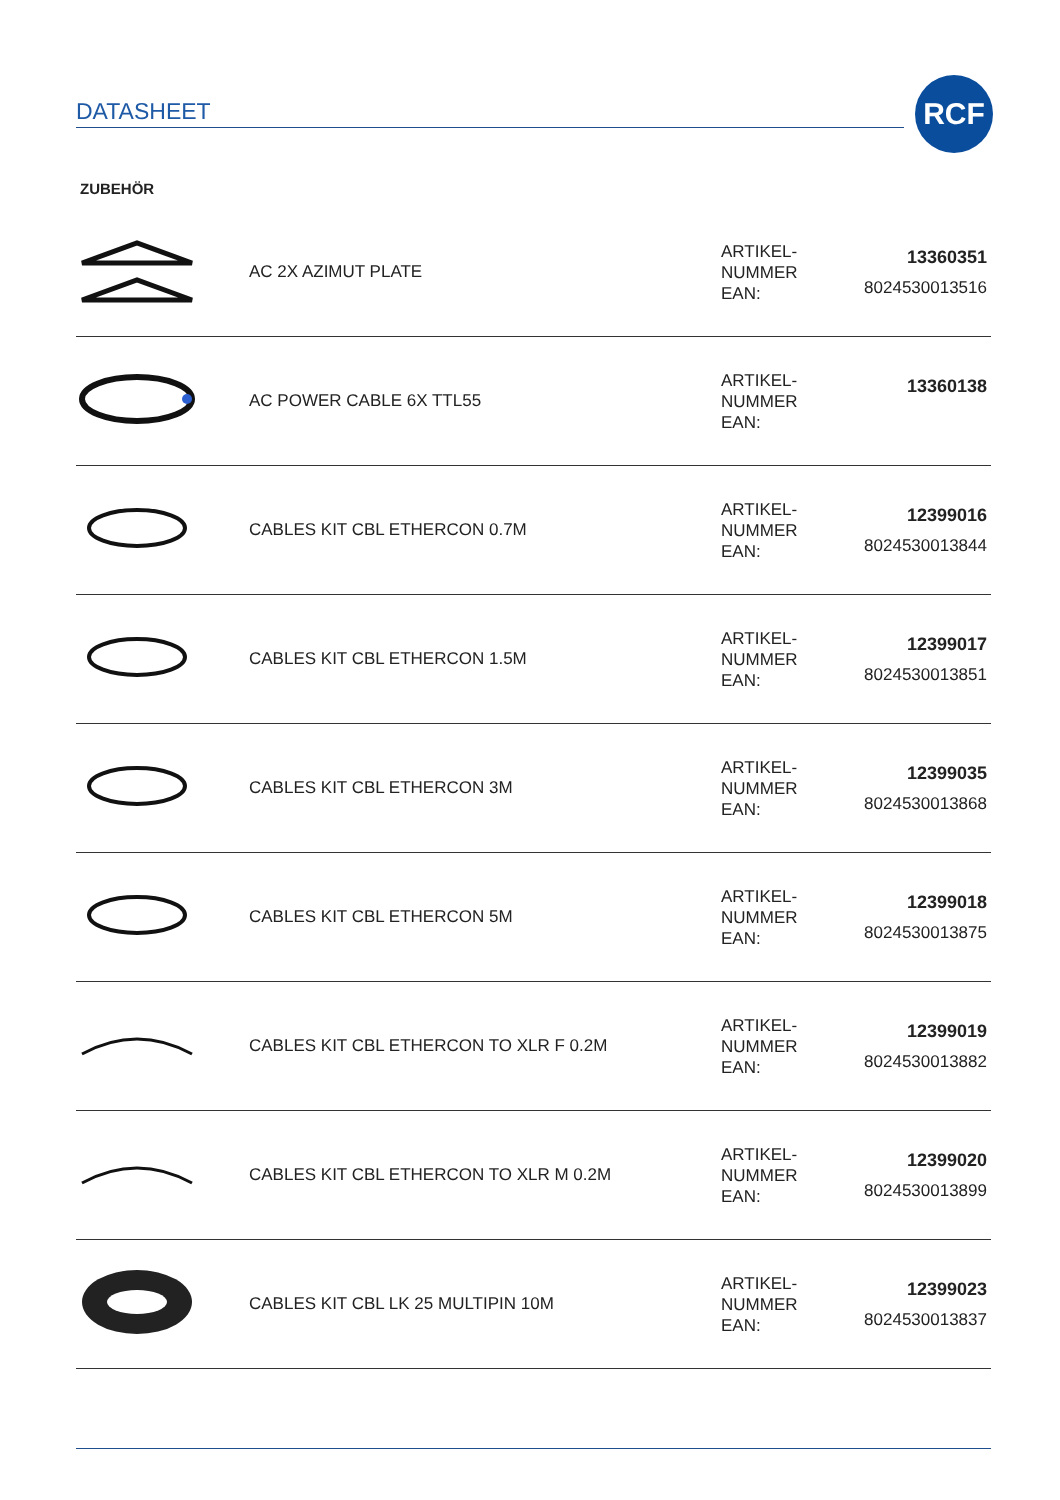DATASHEET
RCF
ZUBEHÖR
| | AC 2X AZIMUT PLATE | ARTIKEL- NUMMER EAN: | 13360351 8024530013516 |
| | AC POWER CABLE 6X TTL55 | ARTIKEL- NUMMER EAN: | 13360138 |
| | CABLES KIT CBL ETHERCON 0.7M | ARTIKEL- NUMMER EAN: | 12399016 8024530013844 |
| | CABLES KIT CBL ETHERCON 1.5M | ARTIKEL- NUMMER EAN: | 12399017 8024530013851 |
| | CABLES KIT CBL ETHERCON 3M | ARTIKEL- NUMMER EAN: | 12399035 8024530013868 |
| | CABLES KIT CBL ETHERCON 5M | ARTIKEL- NUMMER EAN: | 12399018 8024530013875 |
| | CABLES KIT CBL ETHERCON TO XLR F 0.2M | ARTIKEL- NUMMER EAN: | 12399019 8024530013882 |
| | CABLES KIT CBL ETHERCON TO XLR M 0.2M | ARTIKEL- NUMMER EAN: | 12399020 8024530013899 |
| | CABLES KIT CBL LK 25 MULTIPIN 10M | ARTIKEL- NUMMER EAN: | 12399023 8024530013837 |